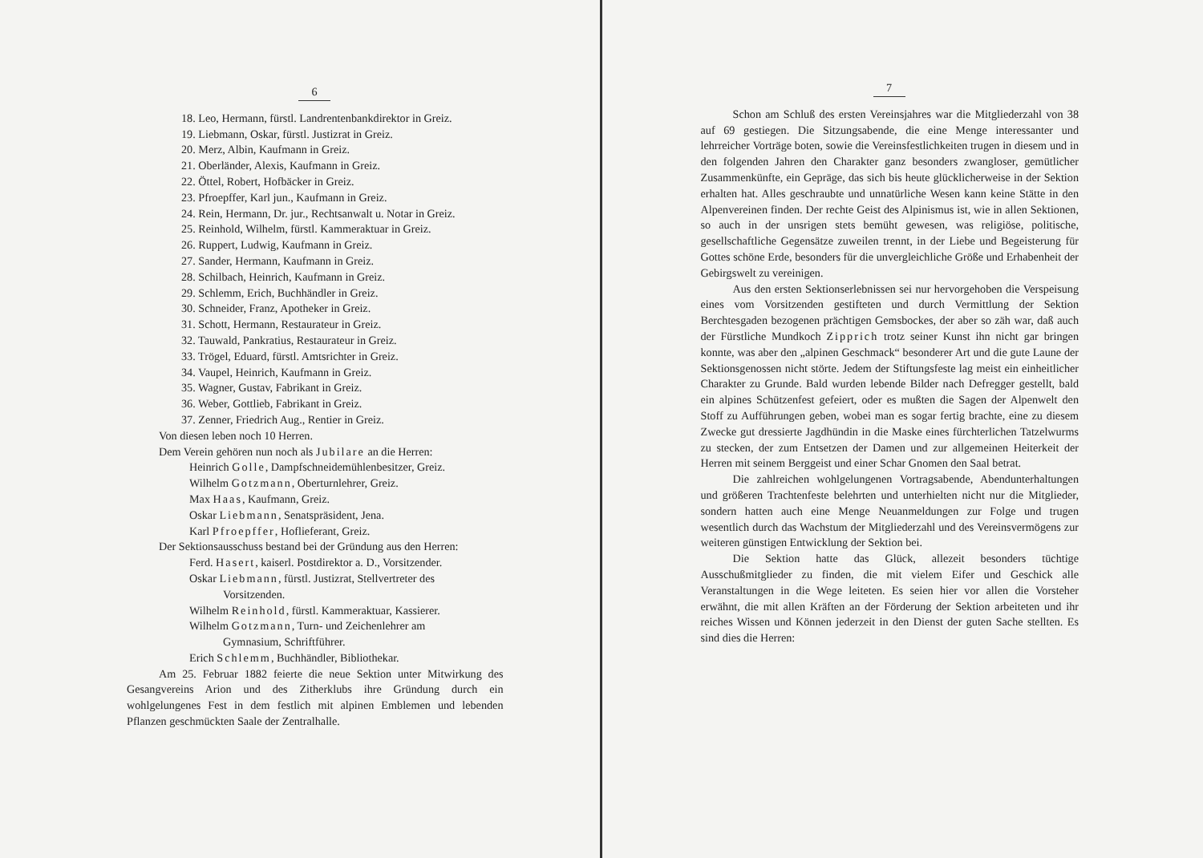6
18. Leo, Hermann, fürstl. Landrentenbankdirektor in Greiz.
19. Liebmann, Oskar, fürstl. Justizrat in Greiz.
20. Merz, Albin, Kaufmann in Greiz.
21. Oberländer, Alexis, Kaufmann in Greiz.
22. Öttel, Robert, Hofbäcker in Greiz.
23. Pfroepffer, Karl jun., Kaufmann in Greiz.
24. Rein, Hermann, Dr. jur., Rechtsanwalt u. Notar in Greiz.
25. Reinhold, Wilhelm, fürstl. Kammeraktuar in Greiz.
26. Ruppert, Ludwig, Kaufmann in Greiz.
27. Sander, Hermann, Kaufmann in Greiz.
28. Schilbach, Heinrich, Kaufmann in Greiz.
29. Schlemm, Erich, Buchhändler in Greiz.
30. Schneider, Franz, Apotheker in Greiz.
31. Schott, Hermann, Restaurateur in Greiz.
32. Tauwald, Pankratius, Restaurateur in Greiz.
33. Trögel, Eduard, fürstl. Amtsrichter in Greiz.
34. Vaupel, Heinrich, Kaufmann in Greiz.
35. Wagner, Gustav, Fabrikant in Greiz.
36. Weber, Gottlieb, Fabrikant in Greiz.
37. Zenner, Friedrich Aug., Rentier in Greiz.
Von diesen leben noch 10 Herren.
Dem Verein gehören nun noch als Jubilare an die Herren:
Heinrich Golle, Dampfschneidemühlenbesitzer, Greiz.
Wilhelm Gotzmann, Oberturnlehrer, Greiz.
Max Haas, Kaufmann, Greiz.
Oskar Liebmann, Senatspräsident, Jena.
Karl Pfroepffer, Hoflieferant, Greiz.
Der Sektionsausschuss bestand bei der Gründung aus den Herren:
Ferd. Hasert, kaiserl. Postdirektor a. D., Vorsitzender.
Oskar Liebmann, fürstl. Justizrat, Stellvertreter des
Vorsitzenden.
Wilhelm Reinhold, fürstl. Kammeraktuar, Kassierer.
Wilhelm Gotzmann, Turn- und Zeichenlehrer am
Gymnasium, Schriftführer.
Erich Schlemm, Buchhändler, Bibliothekar.
Am 25. Februar 1882 feierte die neue Sektion unter Mitwirkung des Gesangvereins Arion und des Zitherklubs ihre Gründung durch ein wohlgelungenes Fest in dem festlich mit alpinen Emblemen und lebenden Pflanzen geschmückten Saale der Zentralhalle.
7
Schon am Schluß des ersten Vereinsjahres war die Mitgliederzahl von 38 auf 69 gestiegen. Die Sitzungsabende, die eine Menge interessanter und lehrreicher Vorträge boten, sowie die Vereinsfestlichkeiten trugen in diesem und in den folgenden Jahren den Charakter ganz besonders zwangloser, gemütlicher Zusammenkünfte, ein Gepräge, das sich bis heute glücklicherweise in der Sektion erhalten hat. Alles geschraubte und unnatürliche Wesen kann keine Stätte in den Alpenvereinen finden. Der rechte Geist des Alpinismus ist, wie in allen Sektionen, so auch in der unsrigen stets bemüht gewesen, was religiöse, politische, gesellschaftliche Gegensätze zuweilen trennt, in der Liebe und Begeisterung für Gottes schöne Erde, besonders für die unvergleichliche Größe und Erhabenheit der Gebirgswelt zu vereinigen.
Aus den ersten Sektionserlebnissen sei nur hervorgehoben die Verspeisung eines vom Vorsitzenden gestifteten und durch Vermittlung der Sektion Berchtesgaden bezogenen prächtigen Gemsbockes, der aber so zäh war, daß auch der Fürstliche Mundkoch Zipprich trotz seiner Kunst ihn nicht gar bringen konnte, was aber den „alpinen Geschmack“ besonderer Art und die gute Laune der Sektionsgenossen nicht störte. Jedem der Stiftungsfeste lag meist ein einheitlicher Charakter zu Grunde. Bald wurden lebende Bilder nach Defregger gestellt, bald ein alpines Schützenfest gefeiert, oder es mußten die Sagen der Alpenwelt den Stoff zu Aufführungen geben, wobei man es sogar fertig brachte, eine zu diesem Zwecke gut dressierte Jagdhündin in die Maske eines fürchterlichen Tatzelwurms zu stecken, der zum Entsetzen der Damen und zur allgemeinen Heiterkeit der Herren mit seinem Berggeist und einer Schar Gnomen den Saal betrat.
Die zahlreichen wohlgelungenen Vortragsabende, Abendunterhaltungen und größeren Trachtenfeste belehrten und unterhielten nicht nur die Mitglieder, sondern hatten auch eine Menge Neuanmeldungen zur Folge und trugen wesentlich durch das Wachstum der Mitgliederzahl und des Vereinsvermögens zur weiteren günstigen Entwicklung der Sektion bei.
Die Sektion hatte das Glück, allezeit besonders tüchtige Ausschußmitglieder zu finden, die mit vielem Eifer und Geschick alle Veranstaltungen in die Wege leiteten. Es seien hier vor allen die Vorsteher erwähnt, die mit allen Kräften an der Förderung der Sektion arbeiteten und ihr reiches Wissen und Können jederzeit in den Dienst der guten Sache stellten. Es sind dies die Herren: